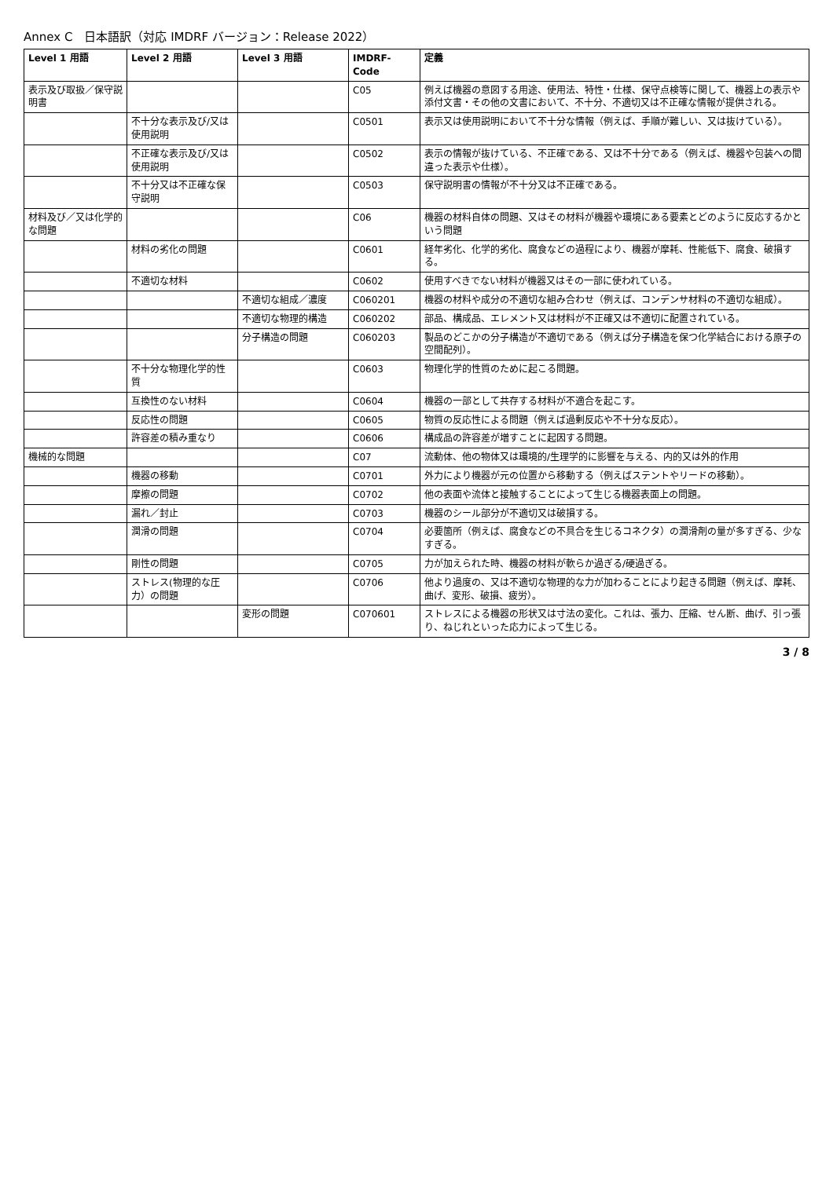Annex C　日本語訳（対応 IMDRF バージョン：Release 2022）
| Level 1 用語 | Level 2 用語 | Level 3 用語 | IMDRF-Code | 定義 |
| --- | --- | --- | --- | --- |
| 表示及び取扱／保守説明書 | | | C05 | 例えば機器の意図する用途、使用法、特性・仕様、保守点検等に関して、機器上の表示や添付文書・その他の文書において、不十分、不適切又は不正確な情報が提供される。 |
| | 不十分な表示及び/又は使用説明 | | C0501 | 表示又は使用説明において不十分な情報（例えば、手順が難しい、又は抜けている）。 |
| | 不正確な表示及び/又は使用説明 | | C0502 | 表示の情報が抜けている、不正確である、又は不十分である（例えば、機器や包装への間違った表示や仕様）。 |
| | 不十分又は不正確な保守説明 | | C0503 | 保守説明書の情報が不十分又は不正確である。 |
| 材料及び／又は化学的な問題 | | | C06 | 機器の材料自体の問題、又はその材料が機器や環境にある要素とどのように反応するかという問題 |
| | 材料の劣化の問題 | | C0601 | 経年劣化、化学的劣化、腐食などの過程により、機器が摩耗、性能低下、腐食、破損する。 |
| | 不適切な材料 | | C0602 | 使用すべきでない材料が機器又はその一部に使われている。 |
| | | 不適切な組成／濃度 | C060201 | 機器の材料や成分の不適切な組み合わせ（例えば、コンデンサ材料の不適切な組成）。 |
| | | 不適切な物理的構造 | C060202 | 部品、構成品、エレメント又は材料が不正確又は不適切に配置されている。 |
| | | 分子構造の問題 | C060203 | 製品のどこかの分子構造が不適切である（例えば分子構造を保つ化学結合における原子の空間配列）。 |
| | 不十分な物理化学的性質 | | C0603 | 物理化学的性質のために起こる問題。 |
| | 互換性のない材料 | | C0604 | 機器の一部として共存する材料が不適合を起こす。 |
| | 反応性の問題 | | C0605 | 物質の反応性による問題（例えば過剰反応や不十分な反応）。 |
| | 許容差の積み重なり | | C0606 | 構成品の許容差が増すことに起因する問題。 |
| 機械的な問題 | | | C07 | 流動体、他の物体又は環境的/生理学的に影響を与える、内的又は外的作用 |
| | 機器の移動 | | C0701 | 外力により機器が元の位置から移動する（例えばステントやリードの移動）。 |
| | 摩擦の問題 | | C0702 | 他の表面や流体と接触することによって生じる機器表面上の問題。 |
| | 漏れ／封止 | | C0703 | 機器のシール部分が不適切又は破損する。 |
| | 潤滑の問題 | | C0704 | 必要箇所（例えば、腐食などの不具合を生じるコネクタ）の潤滑剤の量が多すぎる、少なすぎる。 |
| | 剛性の問題 | | C0705 | 力が加えられた時、機器の材料が軟らか過ぎる/硬過ぎる。 |
| | ストレス(物理的な圧力）の問題 | | C0706 | 他より過度の、又は不適切な物理的な力が加わることにより起きる問題（例えば、摩耗、曲げ、変形、破損、疲労）。 |
| | | 変形の問題 | C070601 | ストレスによる機器の形状又は寸法の変化。これは、張力、圧縮、せん断、曲げ、引っ張り、ねじれといった応力によって生じる。 |
3 / 8